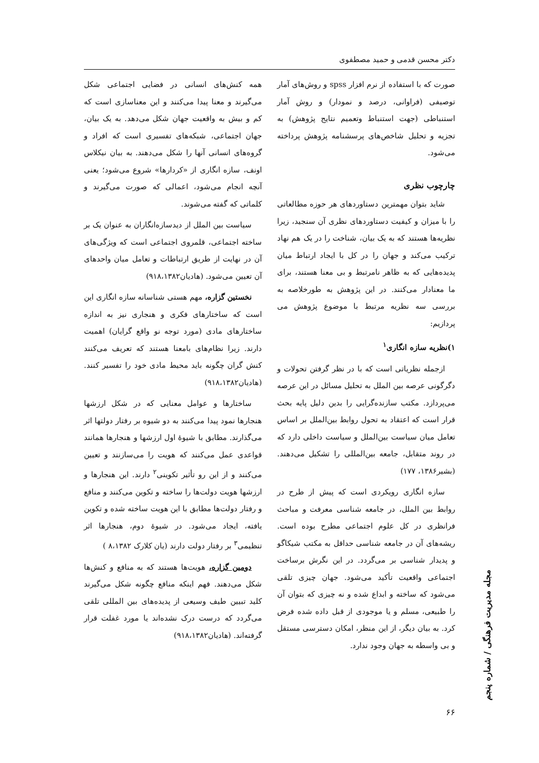دکتر محسن قدمی و حمید مصطفوی
صورت که با استفاده از نرم افزار spss و روش‌های آمار توصیفی (فراوانی، درصد و نمودار) و روش آمار استنباطی (جهت استنباط وتعمیم نتایج پژوهش) به تجزیه و تحلیل شاخص‌های پرسشنامه پژوهش پرداخته می‌شود.
چارچوب نظری
شاید بتوان مهمترین دستاوردهای هر حوزه مطالعاتی را با میزان و کیفیت دستاوردهای نظری آن سنجید، زیرا نظریه‌ها هستند که به یک بیان، شناخت را در یک هم نهاد ترکیب می‌کند و جهان را در کل با ایجاد ارتباط میان پدیده‌هایی که به ظاهر نامرتبط و بی معنا هستند، برای ما معنادار می‌کنند. در این پژوهش به طورخلاصه به بررسی سه نظریه مرتبط با موضوع پژوهش می پردازیم:
۱)نظریه سازه انگاری<sup>۱</sup>
ازجمله نظریاتی است که با در نظر گرفتن تحولات و دگرگونی عرصه بین الملل به تحلیل مسائل در این عرصه می‌پردازد. مکتب سازنده‌گرایی را بدین دلیل پایه بحث قرار است که اعتقاد به تحول روابط بین‌الملل بر اساس تعامل میان سیاست بین‌الملل و سیاست داخلی دارد که در روند متقابل، جامعه بین‌المللی را تشکیل می‌دهند. (بشیر۱۳۸۶، ۱۷۷)
سازه انگاری رویکردی است که پیش از طرح در روابط بین الملل، در جامعه شناسی معرفت و مباحث فرانظری در کل علوم اجتماعی مطرح بوده است. ریشه‌های آن در جامعه شناسی حداقل به مکتب شیکاگو و پدیدار شناسی بر می‌گردد. در این نگرش برساخت اجتماعی واقعیت تأکید می‌شود. جهان چیزی تلقی می‌شود که ساخته و ابداع شده و نه چیزی که بتوان آن را طبیعی، مسلم و یا موجودی از قبل داده شده فرض کرد. به بیان دیگر، از این منظر، امکان دسترسی مستقل و بی واسطه به جهان وجود ندارد.
همه کنش‌های انسانی در فضایی اجتماعی شکل می‌گیرند و معنا پیدا می‌کنند و این معناسازی است که کم و بیش به واقعیت جهان شکل می‌دهد. به یک بیان، جهان اجتماعی، شبکه‌های تفسیری است که افراد و گروه‌های انسانی آنها را شکل می‌دهند. به بیان نیکلاس اونف، سازه انگاری از «کردارها» شروع می‌شود؛ یعنی آنچه انجام می‌شود، اعمالی که صورت می‌گیرند و کلماتی که گفته می‌شوند.
سیاست بین الملل از دیدسازه‌انگاران به عنوان یک بر ساخته اجتماعی، قلمروی اجتماعی است که ویژگی‌های آن در نهایت از طریق ارتباطات و تعامل میان واحدهای آن تعیین می‌شود. (هادیان۹۱۸،۱۳۸۲)
نخستین گزاره، مهم هستی شناسانه سازه انگاری این است که ساختارهای فکری و هنجاری نیز به اندازه ساختارهای مادی (مورد توجه نو واقع گرایان) اهمیت دارند. زیرا نظام‌های بامعنا هستند که تعریف می‌کنند کنش گران چگونه باید محیط مادی خود را تفسیر کنند. (هادیان۹۱۸،۱۳۸۲)
ساختارها و عوامل معنایی که در شکل ارزشها هنجارها نمود پیدا می‌کنند به دو شیوه بر رفتار دولتها اثر می‌گذارند. مطابق با شیوهٔ اول ارزشها و هنجارها همانند قواعدی عمل می‌کنند که هویت را می‌سازنند و تعیین می‌کنند و از این رو تأثیر تکوینی<sup>۲</sup> دارند. این هنجارها و ارزشها هویت دولت‌ها را ساخته و تکوین می‌کنند و منافع و رفتار دولت‌ها مطابق با این هویت ساخته شده و تکوین یافته، ایجاد می‌شود. در شیوهٔ دوم، هنجارها اثر تنظیمی<sup>۳</sup> بر رفتار دولت دارند (یان کلارک ۸،۱۳۸۲ )
دومین گزاره، هویت‌ها هستند که به منافع و کنش‌ها شکل می‌دهند. فهم اینکه منافع چگونه شکل می‌گیرند کلید تبیین طیف وسیعی از پدیده‌های بین المللی تلقی می‌گردد که درست درک نشده‌اند یا مورد غفلت قرار گرفته‌اند. (هادیان۹۱۸،۱۳۸۲)
مجله مدیریت فرهنگی / شماره پنجم
۶۶